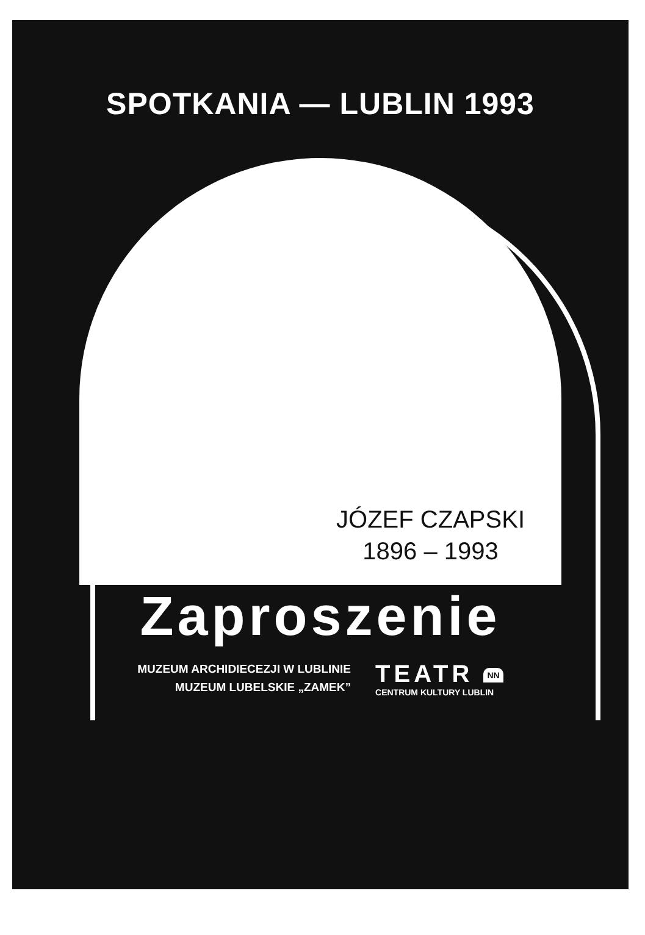SPOTKANIA — LUBLIN 1993
JÓZEF CZAPSKI
1896 – 1993
Zaproszenie
MUZEUM ARCHIDIECEZJI W LUBLINIE
MUZEUM LUBELSKIE „ZAMEK”
TEATR NN
CENTRUM KULTURY LUBLIN